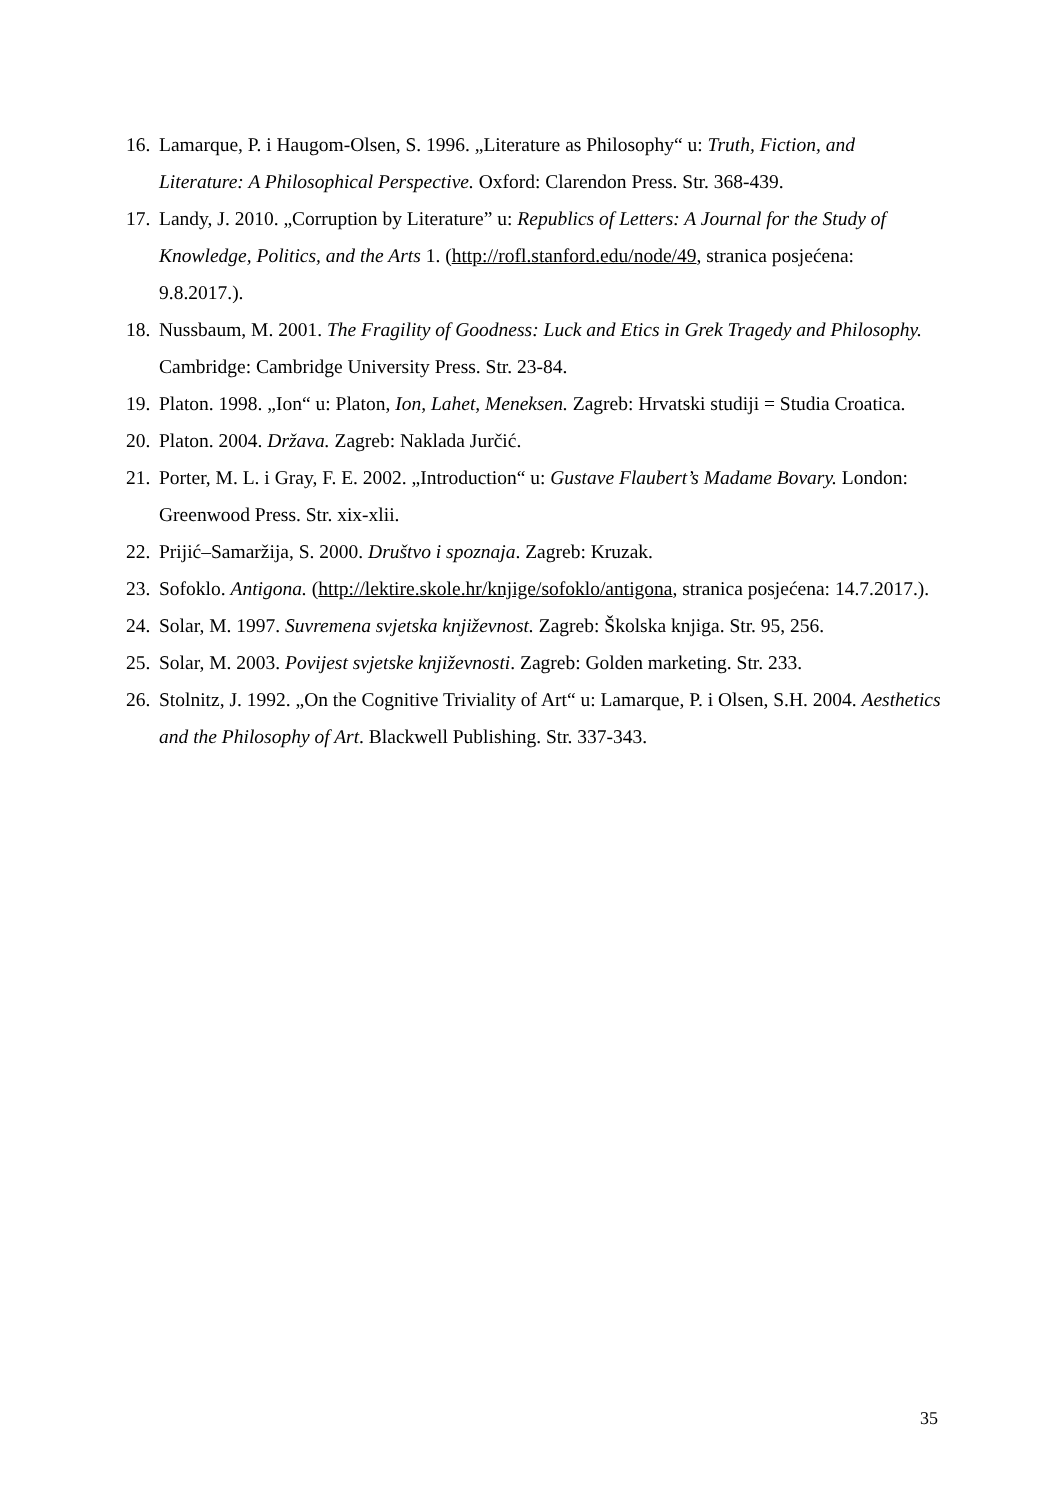16. Lamarque, P. i Haugom-Olsen, S. 1996. „Literature as Philosophy“ u: Truth, Fiction, and Literature: A Philosophical Perspective. Oxford: Clarendon Press. Str. 368-439.
17. Landy, J. 2010. „Corruption by Literature” u: Republics of Letters: A Journal for the Study of Knowledge, Politics, and the Arts 1. (http://rofl.stanford.edu/node/49, stranica posjećena: 9.8.2017.).
18. Nussbaum, M. 2001. The Fragility of Goodness: Luck and Etics in Grek Tragedy and Philosophy. Cambridge: Cambridge University Press. Str. 23-84.
19. Platon. 1998. „Ion“ u: Platon, Ion, Lahet, Meneksen. Zagreb: Hrvatski studiji = Studia Croatica.
20. Platon. 2004. Država. Zagreb: Naklada Jurčić.
21. Porter, M. L. i Gray, F. E. 2002. „Introduction“ u: Gustave Flaubert’s Madame Bovary. London: Greenwood Press. Str. xix-xlii.
22. Prijić–Samaržija, S. 2000. Društvo i spoznaja. Zagreb: Kruzak.
23. Sofoklo. Antigona. (http://lektire.skole.hr/knjige/sofoklo/antigona, stranica posjećena: 14.7.2017.).
24. Solar, M. 1997. Suvremena svjetska književnost. Zagreb: Školska knjiga. Str. 95, 256.
25. Solar, M. 2003. Povijest svjetske književnosti. Zagreb: Golden marketing. Str. 233.
26. Stolnitz, J. 1992. „On the Cognitive Triviality of Art“ u: Lamarque, P. i Olsen, S.H. 2004. Aesthetics and the Philosophy of Art. Blackwell Publishing. Str. 337-343.
35